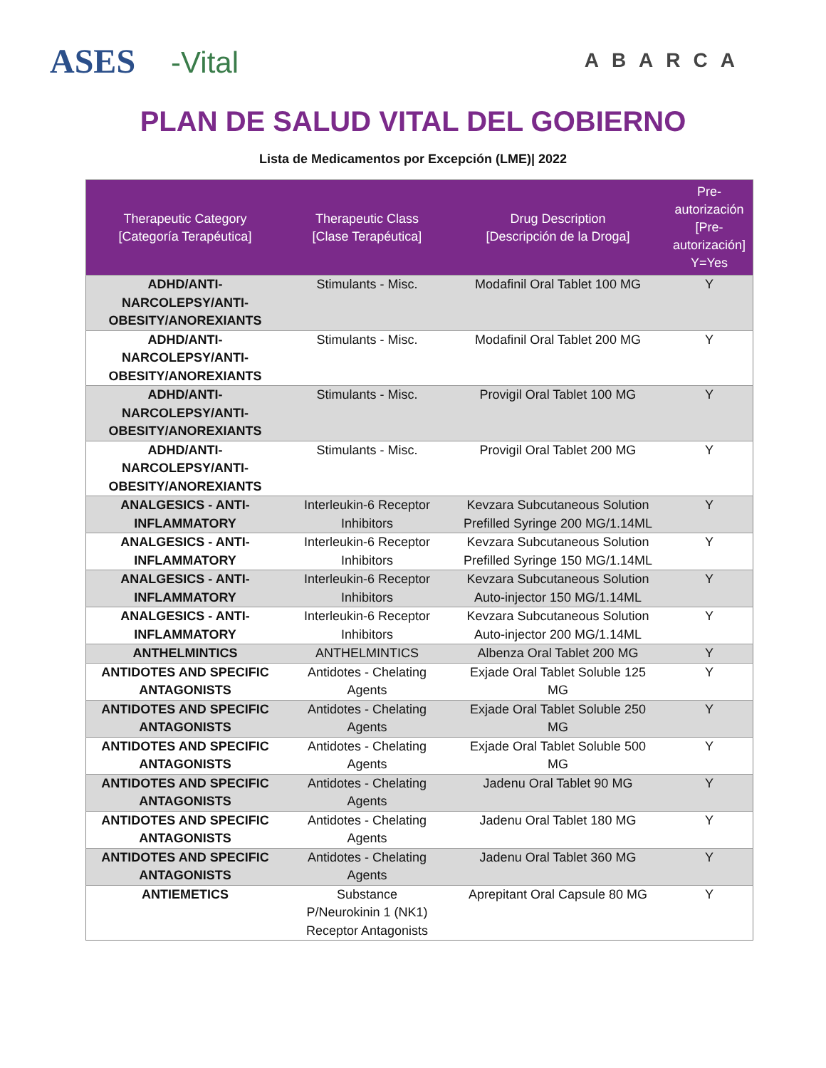ASES -Vital
ABARCA
PLAN DE SALUD VITAL DEL GOBIERNO
Lista de Medicamentos por Excepción (LME)| 2022
| Therapeutic Category [Categoría Terapéutica] | Therapeutic Class [Clase Terapéutica] | Drug Description [Descripción de la Droga] | Pre- autorización [Pre- autorización] Y=Yes |
| --- | --- | --- | --- |
| ADHD/ANTI- NARCOLEPSY/ANTI- OBESITY/ANOREXIANTS | Stimulants - Misc. | Modafinil Oral Tablet 100 MG | Y |
| ADHD/ANTI- NARCOLEPSY/ANTI- OBESITY/ANOREXIANTS | Stimulants - Misc. | Modafinil Oral Tablet 200 MG | Y |
| ADHD/ANTI- NARCOLEPSY/ANTI- OBESITY/ANOREXIANTS | Stimulants - Misc. | Provigil Oral Tablet 100 MG | Y |
| ADHD/ANTI- NARCOLEPSY/ANTI- OBESITY/ANOREXIANTS | Stimulants - Misc. | Provigil Oral Tablet 200 MG | Y |
| ANALGESICS - ANTI- INFLAMMATORY | Interleukin-6 Receptor Inhibitors | Kevzara Subcutaneous Solution Prefilled Syringe 200 MG/1.14ML | Y |
| ANALGESICS - ANTI- INFLAMMATORY | Interleukin-6 Receptor Inhibitors | Kevzara Subcutaneous Solution Prefilled Syringe 150 MG/1.14ML | Y |
| ANALGESICS - ANTI- INFLAMMATORY | Interleukin-6 Receptor Inhibitors | Kevzara Subcutaneous Solution Auto-injector 150 MG/1.14ML | Y |
| ANALGESICS - ANTI- INFLAMMATORY | Interleukin-6 Receptor Inhibitors | Kevzara Subcutaneous Solution Auto-injector 200 MG/1.14ML | Y |
| ANTHELMINTICS | ANTHELMINTICS | Albenza Oral Tablet 200 MG | Y |
| ANTIDOTES AND SPECIFIC ANTAGONISTS | Antidotes - Chelating Agents | Exjade Oral Tablet Soluble 125 MG | Y |
| ANTIDOTES AND SPECIFIC ANTAGONISTS | Antidotes - Chelating Agents | Exjade Oral Tablet Soluble 250 MG | Y |
| ANTIDOTES AND SPECIFIC ANTAGONISTS | Antidotes - Chelating Agents | Exjade Oral Tablet Soluble 500 MG | Y |
| ANTIDOTES AND SPECIFIC ANTAGONISTS | Antidotes - Chelating Agents | Jadenu Oral Tablet 90 MG | Y |
| ANTIDOTES AND SPECIFIC ANTAGONISTS | Antidotes - Chelating Agents | Jadenu Oral Tablet 180 MG | Y |
| ANTIDOTES AND SPECIFIC ANTAGONISTS | Antidotes - Chelating Agents | Jadenu Oral Tablet 360 MG | Y |
| ANTIEMETICS | Substance P/Neurokinin 1 (NK1) Receptor Antagonists | Aprepitant Oral Capsule 80 MG | Y |